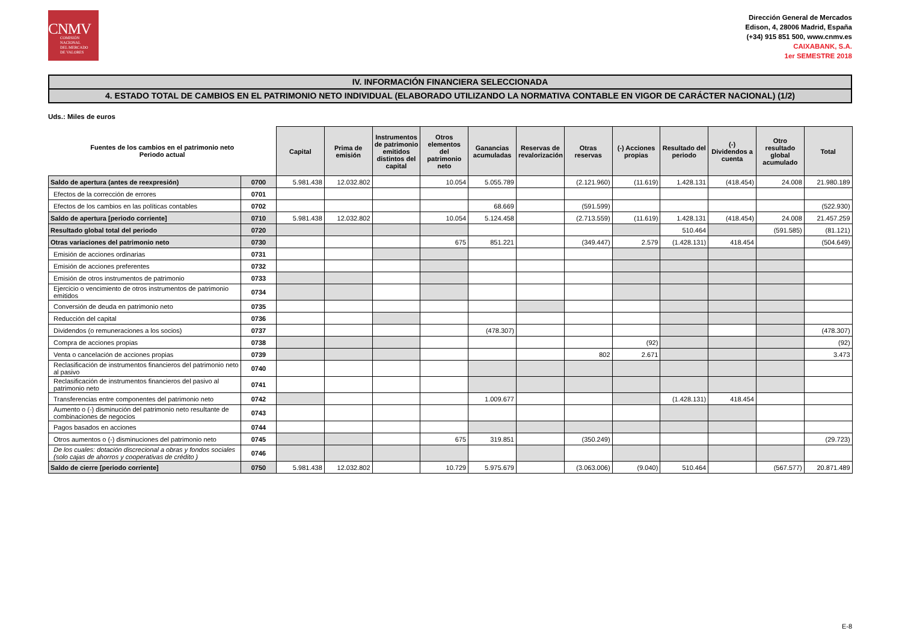CNMV
COMISIÓN
NACIONAL
DEL MERCADO
DE VALORES
Dirección General de Mercados
Edison, 4, 28006 Madrid, España
(+34) 915 851 500, www.cnmv.es
CAIXABANK, S.A.
1er SEMESTRE 2018
IV. INFORMACIÓN FINANCIERA SELECCIONADA
4. ESTADO TOTAL DE CAMBIOS EN EL PATRIMONIO NETO INDIVIDUAL (ELABORADO UTILIZANDO LA NORMATIVA CONTABLE EN VIGOR DE CARÁCTER NACIONAL) (1/2)
Uds.: Miles de euros
| Fuentes de los cambios en el patrimonio neto Periodo actual | | Capital | Prima de emisión | Instrumentos de patrimonio emitidos distintos del capital | Otros elementos del patrimonio neto | Ganancias acumuladas | Reservas de revalorización | Otras reservas | (-) Acciones propias | Resultado del periodo | (-) Dividendos a cuenta | Otro resultado global acumulado | Total |
| --- | --- | --- | --- | --- | --- | --- | --- | --- | --- | --- | --- | --- | --- |
| Saldo de apertura (antes de reexpresión) | 0700 | 5.981.438 | 12.032.802 | | 10.054 | 5.055.789 | | (2.121.960) | (11.619) | 1.428.131 | (418.454) | 24.008 | 21.980.189 |
| Efectos de la corrección de errores | 0701 | | | | | | | | | | | | |
| Efectos de los cambios en las políticas contables | 0702 | | | | | 68.669 | | (591.599) | | | | | (522.930) |
| Saldo de apertura [periodo corriente] | 0710 | 5.981.438 | 12.032.802 | | 10.054 | 5.124.458 | | (2.713.559) | (11.619) | 1.428.131 | (418.454) | 24.008 | 21.457.259 |
| Resultado global total del periodo | 0720 | | | | | | | | | 510.464 | | (591.585) | (81.121) |
| Otras variaciones del patrimonio neto | 0730 | | | | 675 | 851.221 | | (349.447) | 2.579 | (1.428.131) | 418.454 | | (504.649) |
| Emisión de acciones ordinarias | 0731 | | | | | | | | | | | | |
| Emisión de acciones preferentes | 0732 | | | | | | | | | | | | |
| Emisión de otros instrumentos de patrimonio | 0733 | | | | | | | | | | | | |
| Ejercicio o vencimiento de otros instrumentos de patrimonio emitidos | 0734 | | | | | | | | | | | | |
| Conversión de deuda en patrimonio neto | 0735 | | | | | | | | | | | | |
| Reducción del capital | 0736 | | | | | | | | | | | | |
| Dividendos (o remuneraciones a los socios) | 0737 | | | | | (478.307) | | | | | | | (478.307) |
| Compra de acciones propias | 0738 | | | | | | | | (92) | | | | (92) |
| Venta o cancelación de acciones propias | 0739 | | | | | | | 802 | 2.671 | | | | 3.473 |
| Reclasificación de instrumentos financieros del patrimonio neto al pasivo | 0740 | | | | | | | | | | | | |
| Reclasificación de instrumentos financieros del pasivo al patrimonio neto | 0741 | | | | | | | | | | | | |
| Transferencias entre componentes del patrimonio neto | 0742 | | | | | 1.009.677 | | | | (1.428.131) | 418.454 | | |
| Aumento o (-) disminución del patrimonio neto resultante de combinaciones de negocios | 0743 | | | | | | | | | | | | |
| Pagos basados en acciones | 0744 | | | | | | | | | | | | |
| Otros aumentos o (-) disminuciones del patrimonio neto | 0745 | | | | 675 | 319.851 | | (350.249) | | | | | (29.723) |
| De los cuales: dotación discrecional a obras y fondos sociales (solo cajas de ahorros y cooperativas de crédito ) | 0746 | | | | | | | | | | | | |
| Saldo de cierre [periodo corriente] | 0750 | 5.981.438 | 12.032.802 | | 10.729 | 5.975.679 | | (3.063.006) | (9.040) | 510.464 | | (567.577) | 20.871.489 |
E-8